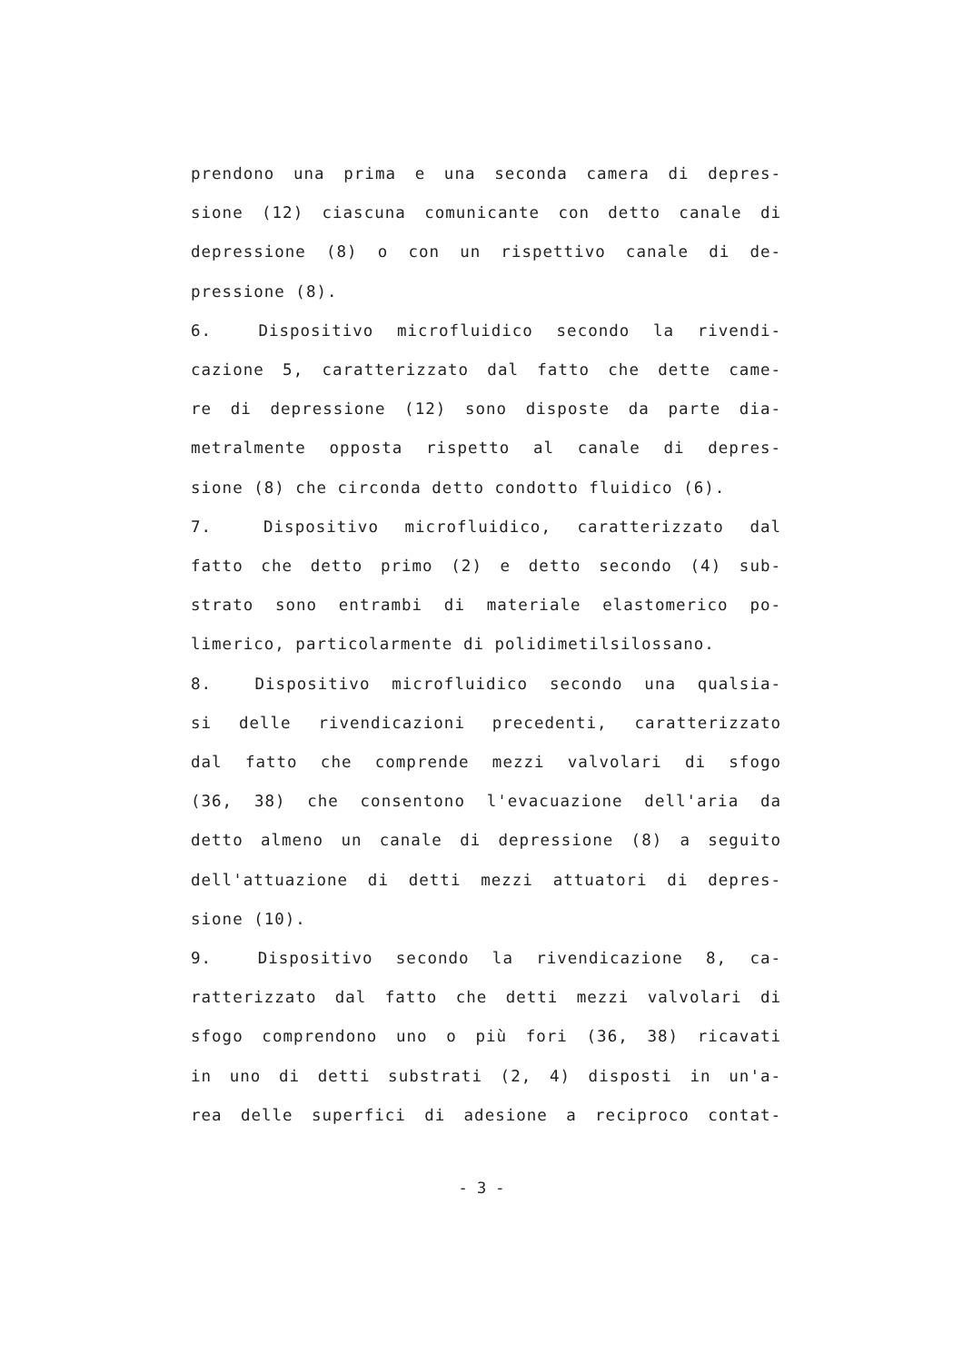prendono una prima e una seconda camera di depres-
sione (12) ciascuna comunicante con detto canale di
depressione (8) o con un rispettivo canale di de-
pressione (8).
6. Dispositivo microfluidico secondo la rivendi-
cazione 5, caratterizzato dal fatto che dette came-
re di depressione (12) sono disposte da parte dia-
metralmente opposta rispetto al canale di depres-
sione (8) che circonda detto condotto fluidico (6).
7. Dispositivo microfluidico, caratterizzato dal
fatto che detto primo (2) e detto secondo (4) sub-
strato sono entrambi di materiale elastomerico po-
limerico, particolarmente di polidimetilsilossano.
8. Dispositivo microfluidico secondo una qualsia-
si delle rivendicazioni precedenti, caratterizzato
dal fatto che comprende mezzi valvolari di sfogo
(36, 38) che consentono l'evacuazione dell'aria da
detto almeno un canale di depressione (8) a seguito
dell'attuazione di detti mezzi attuatori di depres-
sione (10).
9. Dispositivo secondo la rivendicazione 8, ca-
ratterizzato dal fatto che detti mezzi valvolari di
sfogo comprendono uno o più fori (36, 38) ricavati
in uno di detti substrati (2, 4) disposti in un'a-
rea delle superfici di adesione a reciproco contat-
- 3 -